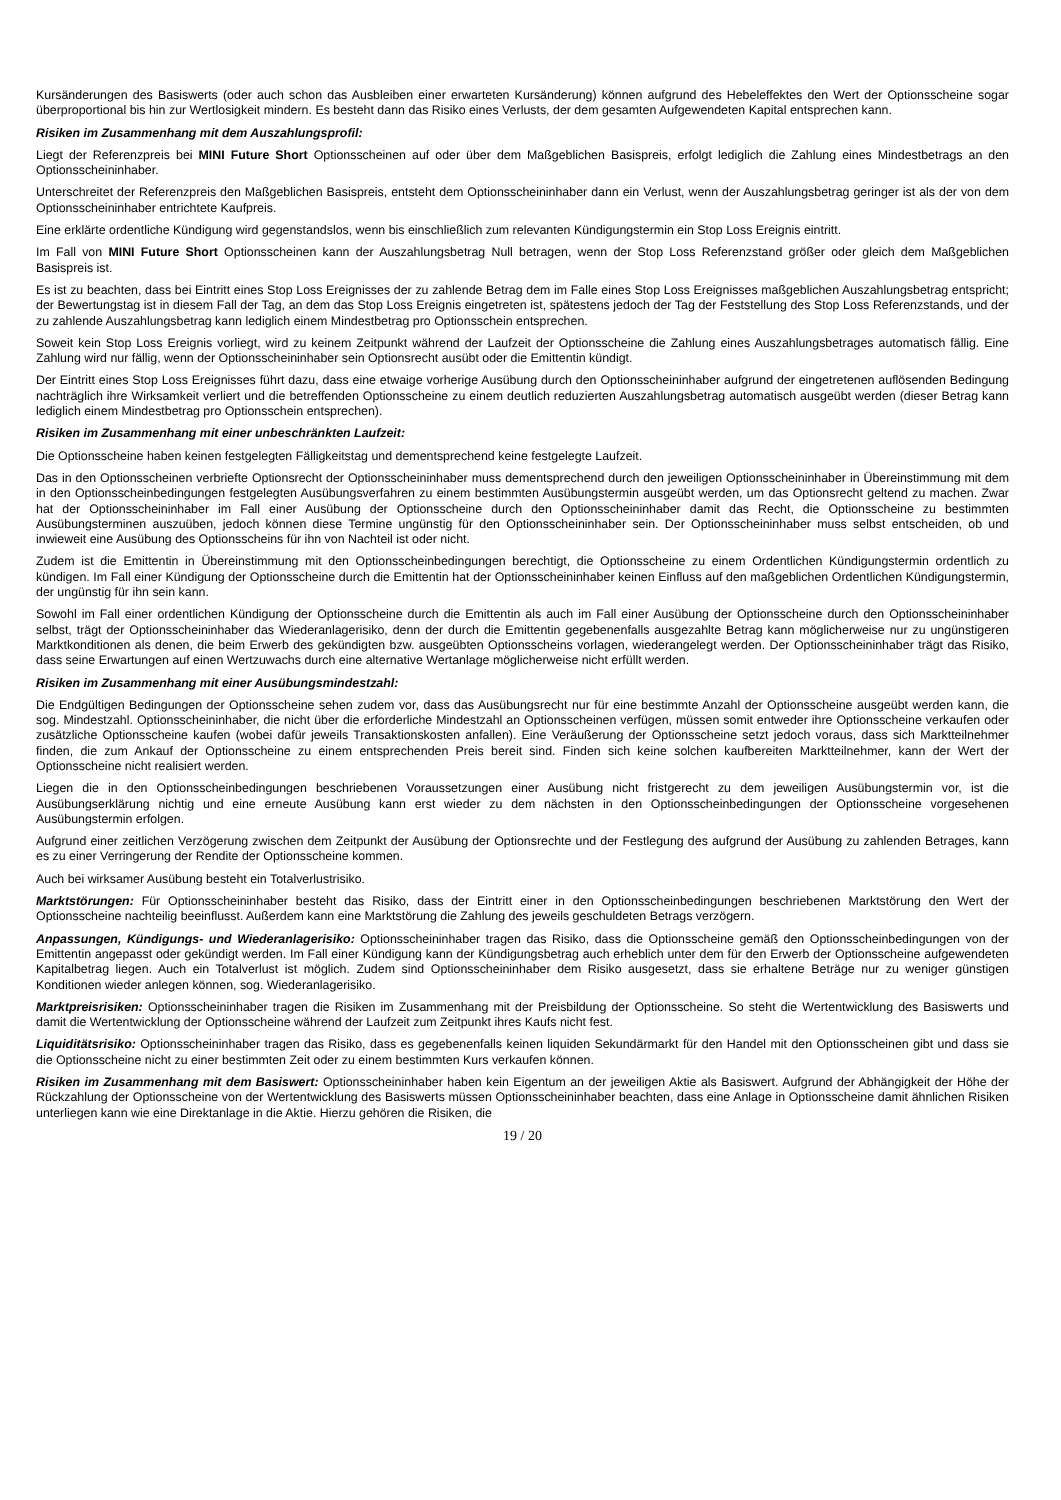Kursänderungen des Basiswerts (oder auch schon das Ausbleiben einer erwarteten Kursänderung) können aufgrund des Hebeleffektes den Wert der Optionsscheine sogar überproportional bis hin zur Wertlosigkeit mindern. Es besteht dann das Risiko eines Verlusts, der dem gesamten Aufgewendeten Kapital entsprechen kann.
Risiken im Zusammenhang mit dem Auszahlungsprofil:
Liegt der Referenzpreis bei MINI Future Short Optionsscheinen auf oder über dem Maßgeblichen Basispreis, erfolgt lediglich die Zahlung eines Mindestbetrags an den Optionsscheininhaber.
Unterschreitet der Referenzpreis den Maßgeblichen Basispreis, entsteht dem Optionsscheininhaber dann ein Verlust, wenn der Auszahlungsbetrag geringer ist als der von dem Optionsscheininhaber entrichtete Kaufpreis.
Eine erklärte ordentliche Kündigung wird gegenstandslos, wenn bis einschließlich zum relevanten Kündigungstermin ein Stop Loss Ereignis eintritt.
Im Fall von MINI Future Short Optionsscheinen kann der Auszahlungsbetrag Null betragen, wenn der Stop Loss Referenzstand größer oder gleich dem Maßgeblichen Basispreis ist.
Es ist zu beachten, dass bei Eintritt eines Stop Loss Ereignisses der zu zahlende Betrag dem im Falle eines Stop Loss Ereignisses maßgeblichen Auszahlungsbetrag entspricht; der Bewertungstag ist in diesem Fall der Tag, an dem das Stop Loss Ereignis eingetreten ist, spätestens jedoch der Tag der Feststellung des Stop Loss Referenzstands, und der zu zahlende Auszahlungsbetrag kann lediglich einem Mindestbetrag pro Optionsschein entsprechen.
Soweit kein Stop Loss Ereignis vorliegt, wird zu keinem Zeitpunkt während der Laufzeit der Optionsscheine die Zahlung eines Auszahlungsbetrages automatisch fällig. Eine Zahlung wird nur fällig, wenn der Optionsscheininhaber sein Optionsrecht ausübt oder die Emittentin kündigt.
Der Eintritt eines Stop Loss Ereignisses führt dazu, dass eine etwaige vorherige Ausübung durch den Optionsscheininhaber aufgrund der eingetretenen auflösenden Bedingung nachträglich ihre Wirksamkeit verliert und die betreffenden Optionsscheine zu einem deutlich reduzierten Auszahlungsbetrag automatisch ausgeübt werden (dieser Betrag kann lediglich einem Mindestbetrag pro Optionsschein entsprechen).
Risiken im Zusammenhang mit einer unbeschränkten Laufzeit:
Die Optionsscheine haben keinen festgelegten Fälligkeitstag und dementsprechend keine festgelegte Laufzeit.
Das in den Optionsscheinen verbriefte Optionsrecht der Optionsscheininhaber muss dementsprechend durch den jeweiligen Optionsscheininhaber in Übereinstimmung mit dem in den Optionsscheinbedingungen festgelegten Ausübungsverfahren zu einem bestimmten Ausübungstermin ausgeübt werden, um das Optionsrecht geltend zu machen. Zwar hat der Optionsscheininhaber im Fall einer Ausübung der Optionsscheine durch den Optionsscheininhaber damit das Recht, die Optionsscheine zu bestimmten Ausübungsterminen auszuüben, jedoch können diese Termine ungünstig für den Optionsscheininhaber sein. Der Optionsscheininhaber muss selbst entscheiden, ob und inwieweit eine Ausübung des Optionsscheins für ihn von Nachteil ist oder nicht.
Zudem ist die Emittentin in Übereinstimmung mit den Optionsscheinbedingungen berechtigt, die Optionsscheine zu einem Ordentlichen Kündigungstermin ordentlich zu kündigen. Im Fall einer Kündigung der Optionsscheine durch die Emittentin hat der Optionsscheininhaber keinen Einfluss auf den maßgeblichen Ordentlichen Kündigungstermin, der ungünstig für ihn sein kann.
Sowohl im Fall einer ordentlichen Kündigung der Optionsscheine durch die Emittentin als auch im Fall einer Ausübung der Optionsscheine durch den Optionsscheininhaber selbst, trägt der Optionsscheininhaber das Wiederanlagerisiko, denn der durch die Emittentin gegebenenfalls ausgezahlte Betrag kann möglicherweise nur zu ungünstigeren Marktkonditionen als denen, die beim Erwerb des gekündigten bzw. ausgeübten Optionsscheins vorlagen, wiederangelegt werden. Der Optionsscheininhaber trägt das Risiko, dass seine Erwartungen auf einen Wertzuwachs durch eine alternative Wertanlage möglicherweise nicht erfüllt werden.
Risiken im Zusammenhang mit einer Ausübungsmindestzahl:
Die Endgültigen Bedingungen der Optionsscheine sehen zudem vor, dass das Ausübungsrecht nur für eine bestimmte Anzahl der Optionsscheine ausgeübt werden kann, die sog. Mindestzahl. Optionsscheininhaber, die nicht über die erforderliche Mindestzahl an Optionsscheinen verfügen, müssen somit entweder ihre Optionsscheine verkaufen oder zusätzliche Optionsscheine kaufen (wobei dafür jeweils Transaktionskosten anfallen). Eine Veräußerung der Optionsscheine setzt jedoch voraus, dass sich Marktteilnehmer finden, die zum Ankauf der Optionsscheine zu einem entsprechenden Preis bereit sind. Finden sich keine solchen kaufbereiten Marktteilnehmer, kann der Wert der Optionsscheine nicht realisiert werden.
Liegen die in den Optionsscheinbedingungen beschriebenen Voraussetzungen einer Ausübung nicht fristgerecht zu dem jeweiligen Ausübungstermin vor, ist die Ausübungserklärung nichtig und eine erneute Ausübung kann erst wieder zu dem nächsten in den Optionsscheinbedingungen der Optionsscheine vorgesehenen Ausübungstermin erfolgen.
Aufgrund einer zeitlichen Verzögerung zwischen dem Zeitpunkt der Ausübung der Optionsrechte und der Festlegung des aufgrund der Ausübung zu zahlenden Betrages, kann es zu einer Verringerung der Rendite der Optionsscheine kommen.
Auch bei wirksamer Ausübung besteht ein Totalverlustrisiko.
Marktstörungen: Für Optionsscheininhaber besteht das Risiko, dass der Eintritt einer in den Optionsscheinbedingungen beschriebenen Marktstörung den Wert der Optionsscheine nachteilig beeinflusst. Außerdem kann eine Marktstörung die Zahlung des jeweils geschuldeten Betrags verzögern.
Anpassungen, Kündigungs- und Wiederanlagerisiko: Optionsscheininhaber tragen das Risiko, dass die Optionsscheine gemäß den Optionsscheinbedingungen von der Emittentin angepasst oder gekündigt werden. Im Fall einer Kündigung kann der Kündigungsbetrag auch erheblich unter dem für den Erwerb der Optionsscheine aufgewendeten Kapitalbetrag liegen. Auch ein Totalverlust ist möglich. Zudem sind Optionsscheininhaber dem Risiko ausgesetzt, dass sie erhaltene Beträge nur zu weniger günstigen Konditionen wieder anlegen können, sog. Wiederanlagerisiko.
Marktpreisrisiken: Optionsscheininhaber tragen die Risiken im Zusammenhang mit der Preisbildung der Optionsscheine. So steht die Wertentwicklung des Basiswerts und damit die Wertentwicklung der Optionsscheine während der Laufzeit zum Zeitpunkt ihres Kaufs nicht fest.
Liquiditätsrisiko: Optionsscheininhaber tragen das Risiko, dass es gegebenenfalls keinen liquiden Sekundärmarkt für den Handel mit den Optionsscheinen gibt und dass sie die Optionsscheine nicht zu einer bestimmten Zeit oder zu einem bestimmten Kurs verkaufen können.
Risiken im Zusammenhang mit dem Basiswert: Optionsscheininhaber haben kein Eigentum an der jeweiligen Aktie als Basiswert. Aufgrund der Abhängigkeit der Höhe der Rückzahlung der Optionsscheine von der Wertentwicklung des Basiswerts müssen Optionsscheininhaber beachten, dass eine Anlage in Optionsscheine damit ähnlichen Risiken unterliegen kann wie eine Direktanlage in die Aktie. Hierzu gehören die Risiken, die
19 / 20